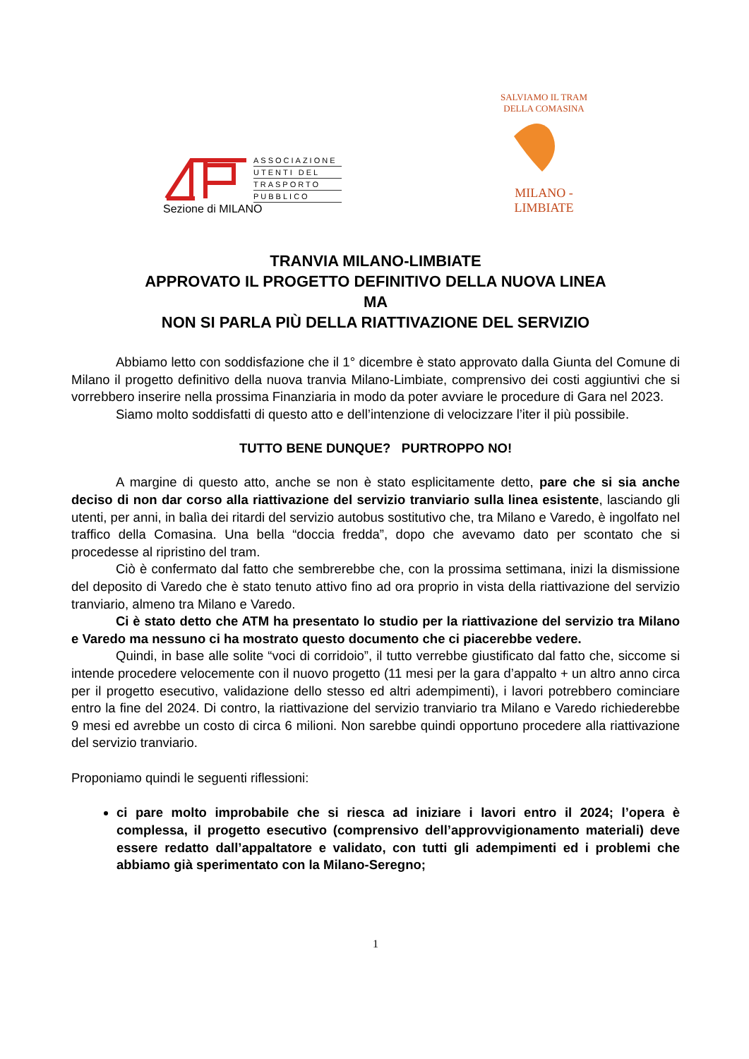ASSOCIAZIONE
UTENTI DEL
TRASPORTO
PUBBLICO
Sezione di MILANO
SALVIAMO IL TRAM DELLA COMASINA
MILANO - LIMBIATE
TRANVIA MILANO-LIMBIATE
APPROVATO IL PROGETTO DEFINITIVO DELLA NUOVA LINEA
MA
NON SI PARLA PIÙ DELLA RIATTIVAZIONE DEL SERVIZIO
Abbiamo letto con soddisfazione che il 1° dicembre è stato approvato dalla Giunta del Comune di Milano il progetto definitivo della nuova tranvia Milano-Limbiate, comprensivo dei costi aggiuntivi che si vorrebbero inserire nella prossima Finanziaria in modo da poter avviare le procedure di Gara nel 2023.
Siamo molto soddisfatti di questo atto e dell’intenzione di velocizzare l’iter il più possibile.
TUTTO BENE DUNQUE? PURTROPPO NO!
A margine di questo atto, anche se non è stato esplicitamente detto, pare che si sia anche deciso di non dar corso alla riattivazione del servizio tranviario sulla linea esistente, lasciando gli utenti, per anni, in balìa dei ritardi del servizio autobus sostitutivo che, tra Milano e Varedo, è ingolfato nel traffico della Comasina. Una bella “doccia fredda”, dopo che avevamo dato per scontato che si procedesse al ripristino del tram.
Ciò è confermato dal fatto che sembrerebbe che, con la prossima settimana, inizi la dismissione del deposito di Varedo che è stato tenuto attivo fino ad ora proprio in vista della riattivazione del servizio tranviario, almeno tra Milano e Varedo.
Ci è stato detto che ATM ha presentato lo studio per la riattivazione del servizio tra Milano e Varedo ma nessuno ci ha mostrato questo documento che ci piacerebbe vedere.
Quindi, in base alle solite “voci di corridoio”, il tutto verrebbe giustificato dal fatto che, siccome si intende procedere velocemente con il nuovo progetto (11 mesi per la gara d’appalto + un altro anno circa per il progetto esecutivo, validazione dello stesso ed altri adempimenti), i lavori potrebbero cominciare entro la fine del 2024. Di contro, la riattivazione del servizio tranviario tra Milano e Varedo richiederebbe 9 mesi ed avrebbe un costo di circa 6 milioni. Non sarebbe quindi opportuno procedere alla riattivazione del servizio tranviario.
Proponiamo quindi le seguenti riflessioni:
ci pare molto improbabile che si riesca ad iniziare i lavori entro il 2024; l’opera è complessa, il progetto esecutivo (comprensivo dell’approvvigionamento materiali) deve essere redatto dall’appaltatore e validato, con tutti gli adempimenti ed i problemi che abbiamo già sperimentato con la Milano-Seregno;
1